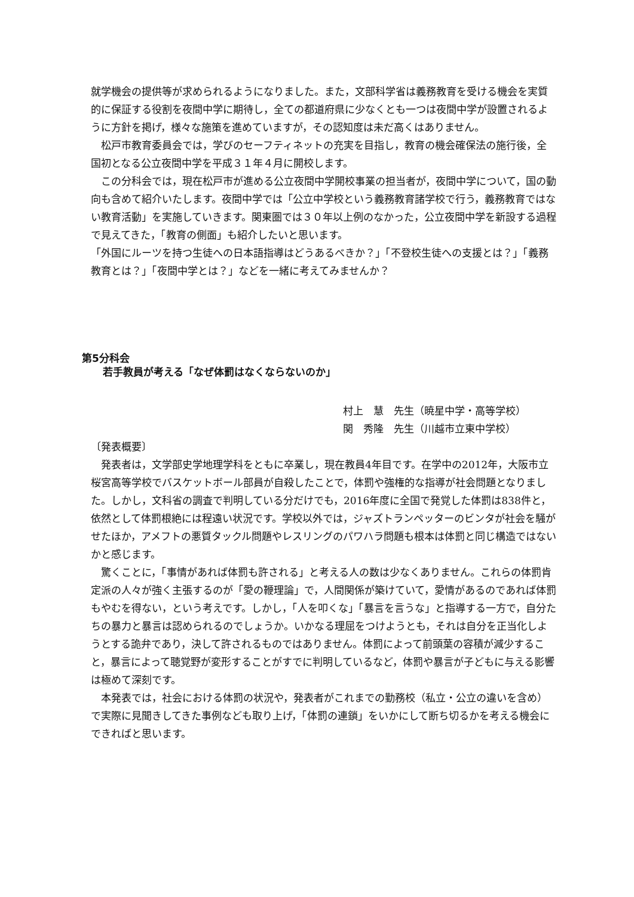就学機会の提供等が求められるようになりました。また，文部科学省は義務教育を受ける機会を実質的に保証する役割を夜間中学に期待し，全ての都道府県に少なくとも一つは夜間中学が設置されるように方針を掲げ，様々な施策を進めていますが，その認知度は未だ高くはありません。
松戸市教育委員会では，学びのセーフティネットの充実を目指し，教育の機会確保法の施行後，全国初となる公立夜間中学を平成３１年４月に開校します。
この分科会では，現在松戸市が進める公立夜間中学開校事業の担当者が，夜間中学について，国の動向も含めて紹介いたします。夜間中学では「公立中学校という義務教育諸学校で行う，義務教育ではない教育活動」を実施していきます。関東圏では３０年以上例のなかった，公立夜間中学を新設する過程で見えてきた，「教育の側面」も紹介したいと思います。
「外国にルーツを持つ生徒への日本語指導はどうあるべきか？」「不登校生徒への支援とは？」「義務教育とは？」「夜間中学とは？」などを一緒に考えてみませんか？
第5分科会
若手教員が考える「なぜ体罰はなくならないのか」
村上　慧　先生（暁星中学・高等学校）
関　秀隆　先生（川越市立東中学校）
〔発表概要〕
発表者は，文学部史学地理学科をともに卒業し，現在教員4年目です。在学中の2012年，大阪市立桜宮高等学校でバスケットボール部員が自殺したことで，体罰や強権的な指導が社会問題となりました。しかし，文科省の調査で判明している分だけでも，2016年度に全国で発覚した体罰は838件と，依然として体罰根絶には程遠い状況です。学校以外では，ジャズトランペッターのビンタが社会を騒がせたほか，アメフトの悪質タックル問題やレスリングのパワハラ問題も根本は体罰と同じ構造ではないかと感じます。
驚くことに，「事情があれば体罰も許される」と考える人の数は少なくありません。これらの体罰肯定派の人々が強く主張するのが「愛の鞭理論」で，人間関係が築けていて，愛情があるのであれば体罰もやむを得ない，という考えです。しかし，「人を叩くな」「暴言を言うな」と指導する一方で，自分たちの暴力と暴言は認められるのでしょうか。いかなる理屈をつけようとも，それは自分を正当化しようとする詭弁であり，決して許されるものではありません。体罰によって前頭葉の容積が減少すること，暴言によって聴覚野が変形することがすでに判明しているなど，体罰や暴言が子どもに与える影響は極めて深刻です。
本発表では，社会における体罰の状況や，発表者がこれまでの勤務校（私立・公立の違いを含め）で実際に見聞きしてきた事例なども取り上げ，「体罰の連鎖」をいかにして断ち切るかを考える機会にできればと思います。